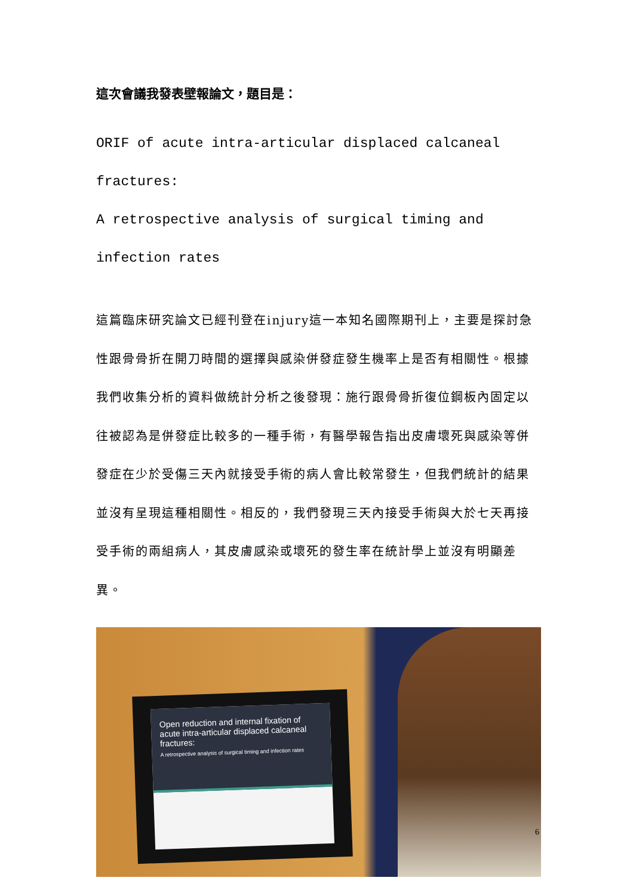這次會議我發表壁報論文，題目是：
ORIF of acute intra-articular displaced calcaneal fractures:
A retrospective analysis of surgical timing and infection rates
這篇臨床研究論文已經刊登在injury這一本知名國際期刊上，主要是探討急性跟骨骨折在開刀時間的選擇與感染併發症發生機率上是否有相關性。根據我們收集分析的資料做統計分析之後發現：施行跟骨骨折復位鋼板內固定以往被認為是併發症比較多的一種手術，有醫學報告指出皮膚壞死與感染等併發症在少於受傷三天內就接受手術的病人會比較常發生，但我們統計的結果並沒有呈現這種相關性。相反的，我們發現三天內接受手術與大於七天再接受手術的兩組病人，其皮膚感染或壞死的發生率在統計學上並沒有明顯差異。
Open reduction and internal fixation of acute intra-articular displaced calcaneal fractures:
A retrospective analysis of surgical timing and infection rates
6